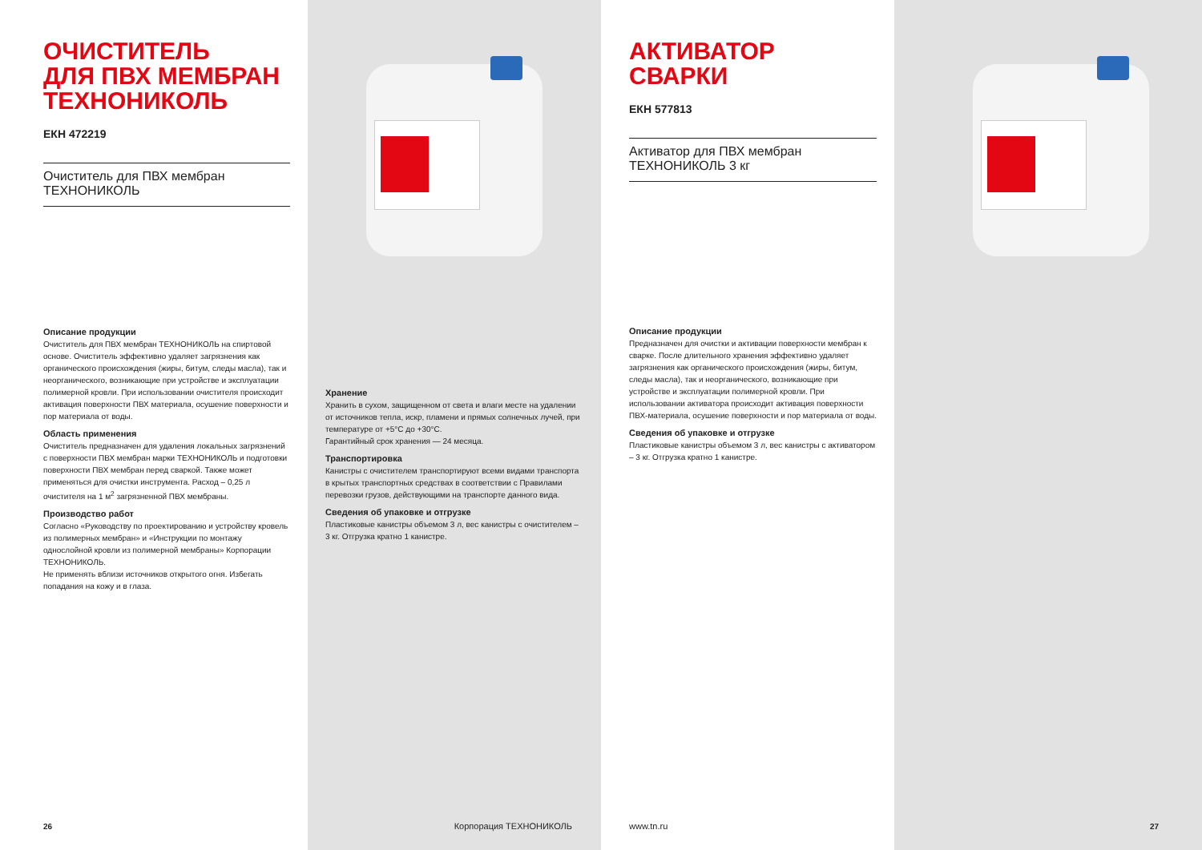ОЧИСТИТЕЛЬ
ДЛЯ ПВХ МЕМБРАН
ТЕХНОНИКОЛЬ
ЕКН 472219
Очиститель для ПВХ мембран ТЕХНОНИКОЛЬ
Описание продукции
Очиститель для ПВХ мембран ТЕХНОНИКОЛЬ на спирто­вой основе. Очиститель эффективно удаляет загрязнения как органического происхождения (жиры, битум, следы масла), так и неорганического, возникающие при устройстве и эксплуатации полимерной кровли. При использовании очи­стителя происходит активация поверхности ПВХ материала, осушение поверхности и пор материала от воды.
Область применения
Очиститель предназначен для удаления локальных загряз­нений с поверхности ПВХ мембран марки ТЕХНОНИКОЛЬ и подготовки поверхности ПВХ мембран перед сваркой. Также может применяться для очистки инструмента. Расход – 0,25 л очистителя на 1 м<sup>2</sup> загрязненной ПВХ мембраны.
Производство работ
Согласно «Руководству по проектированию и устройству кровель из полимерных мембран» и «Инструкции по монтажу однослойной кровли из полимерной мембраны» Корпорации ТЕХНОНИКОЛЬ.
Не применять вблизи источников открытого огня. Избегать попадания на кожу и в глаза.
26
Хранение
Хранить в сухом, защищенном от света и влаги месте на уда­лении от источников тепла, искр, пламени и прямых солнеч­ных лучей, при температуре от +5°С до +30°С.
Гарантийный срок хранения — 24 месяца.
Транспортировка
Канистры с очистителем транспортируют всеми видами транспорта в крытых транспортных средствах в соответствии с Правилами перевозки грузов, действующими на транспор­те данного вида.
Сведения об упаковке и отгрузке
Пластиковые канистры объемом 3 л, вес канистры с очисти­телем – 3 кг. Отгрузка кратно 1 канистре.
Корпорация ТЕХНОНИКОЛЬ
АКТИВАТОР
СВАРКИ
ЕКН 577813
Активатор для ПВХ мембран ТЕХНОНИКОЛЬ 3 кг
Описание продукции
Предназначен для очистки и активации поверхности мем­бран к сварке. После длительного хранения эффективно удаляет загрязнения как органического происхождения (жиры, битум, следы масла), так и неорганического, возни­кающие при устройстве и эксплуатации полимерной кров­ли. При использовании активатора происходит активация поверхности ПВХ-материала, осушение поверхности и пор материала от воды.
Сведения об упаковке и отгрузке
Пластиковые канистры объемом 3 л, вес канистры с актива­тором – 3 кг. Отгрузка кратно 1 канистре.
www.tn.ru
27